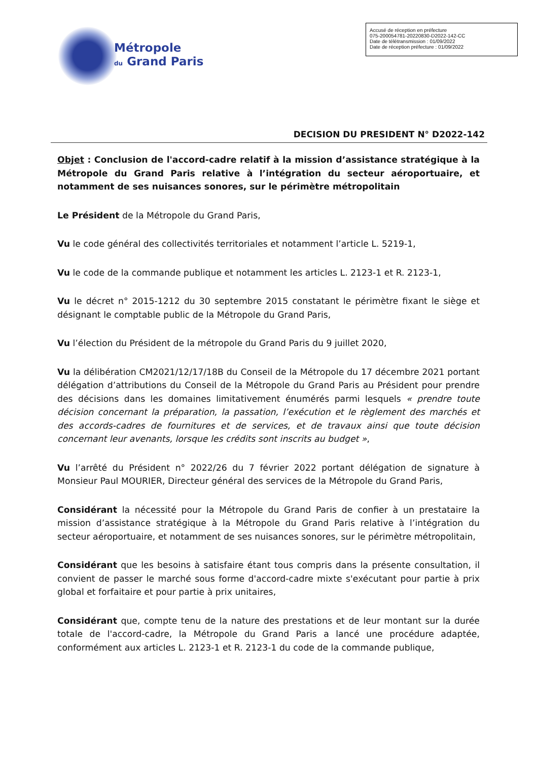Métropole
du Grand Paris
Accusé de réception en préfecture
075-200054781-20220830-D2022-142-CC
Date de télétransmission : 01/09/2022
Date de réception préfecture : 01/09/2022
DECISION DU PRESIDENT N° D2022-142
Objet : Conclusion de l'accord-cadre relatif à la mission d’assistance stratégique à la Métropole du Grand Paris relative à l’intégration du secteur aéroportuaire, et notamment de ses nuisances sonores, sur le périmètre métropolitain
Le Président de la Métropole du Grand Paris,
Vu le code général des collectivités territoriales et notamment l’article L. 5219-1,
Vu le code de la commande publique et notamment les articles L. 2123-1 et R. 2123-1,
Vu le décret n° 2015-1212 du 30 septembre 2015 constatant le périmètre fixant le siège et désignant le comptable public de la Métropole du Grand Paris,
Vu l’élection du Président de la métropole du Grand Paris du 9 juillet 2020,
Vu la délibération CM2021/12/17/18B du Conseil de la Métropole du 17 décembre 2021 portant délégation d’attributions du Conseil de la Métropole du Grand Paris au Président pour prendre des décisions dans les domaines limitativement énumérés parmi lesquels « prendre toute décision concernant la préparation, la passation, l’exécution et le règlement des marchés et des accords-cadres de fournitures et de services, et de travaux ainsi que toute décision concernant leur avenants, lorsque les crédits sont inscrits au budget »,
Vu l’arrêté du Président n° 2022/26 du 7 février 2022 portant délégation de signature à Monsieur Paul MOURIER, Directeur général des services de la Métropole du Grand Paris,
Considérant la nécessité pour la Métropole du Grand Paris de confier à un prestataire la mission d’assistance stratégique à la Métropole du Grand Paris relative à l’intégration du secteur aéroportuaire, et notamment de ses nuisances sonores, sur le périmètre métropolitain,
Considérant que les besoins à satisfaire étant tous compris dans la présente consultation, il convient de passer le marché sous forme d'accord-cadre mixte s'exécutant pour partie à prix global et forfaitaire et pour partie à prix unitaires,
Considérant que, compte tenu de la nature des prestations et de leur montant sur la durée totale de l'accord-cadre, la Métropole du Grand Paris a lancé une procédure adaptée, conformément aux articles L. 2123-1 et R. 2123-1 du code de la commande publique,